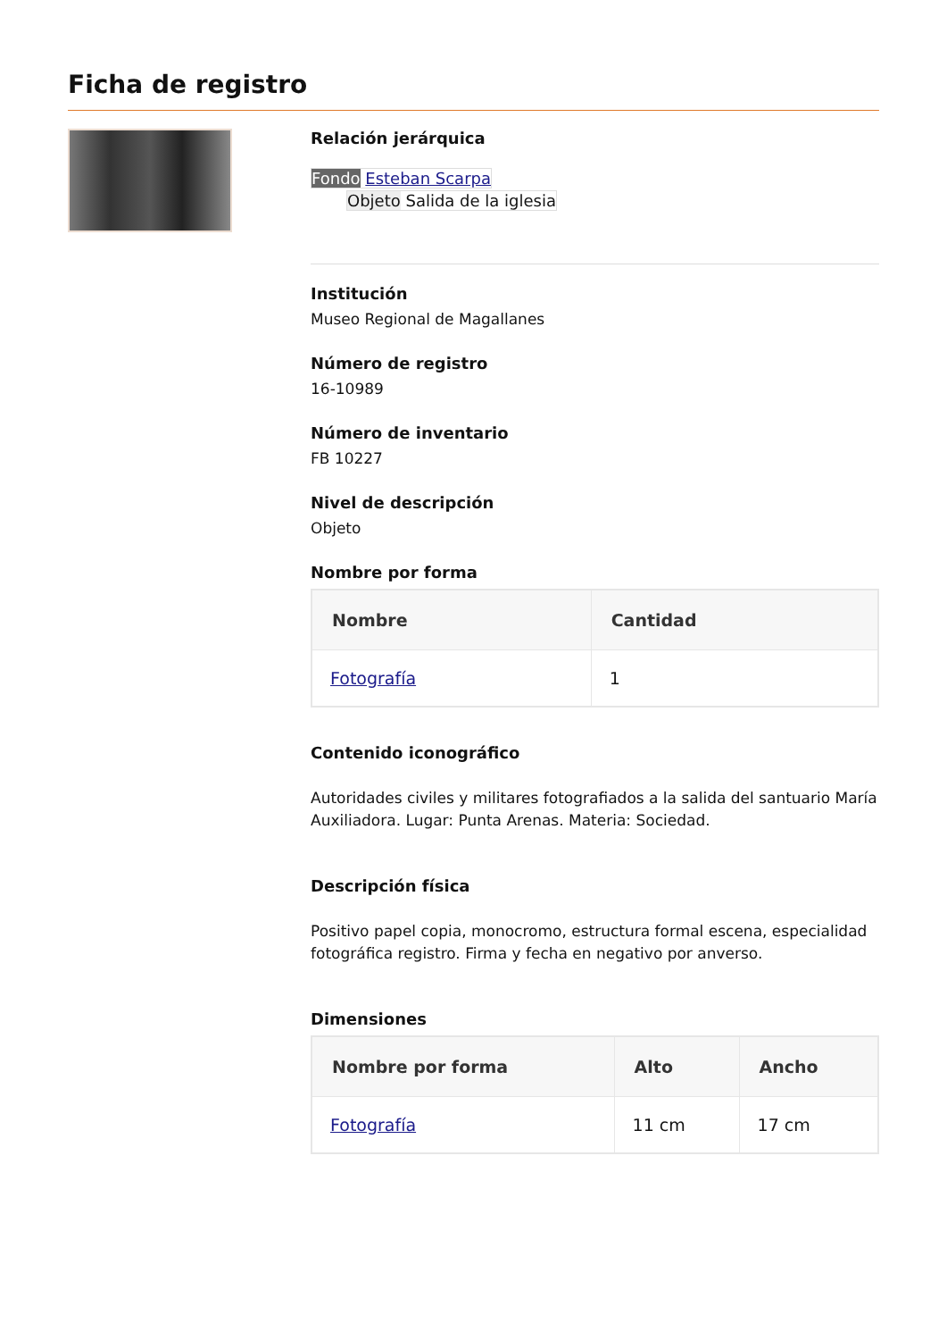Ficha de registro
Relación jerárquica
Fondo Esteban Scarpa
Objeto Salida de la iglesia
Institución
Museo Regional de Magallanes
Número de registro
16-10989
Número de inventario
FB 10227
Nivel de descripción
Objeto
Nombre por forma
| Nombre | Cantidad |
| --- | --- |
| Fotografía | 1 |
Contenido iconográfico
Autoridades civiles y militares fotografiados a la salida del santuario María Auxiliadora. Lugar: Punta Arenas. Materia: Sociedad.
Descripción física
Positivo papel copia, monocromo, estructura formal escena, especialidad fotográfica registro. Firma y fecha en negativo por anverso.
Dimensiones
| Nombre por forma | Alto | Ancho |
| --- | --- | --- |
| Fotografía | 11 cm | 17 cm |